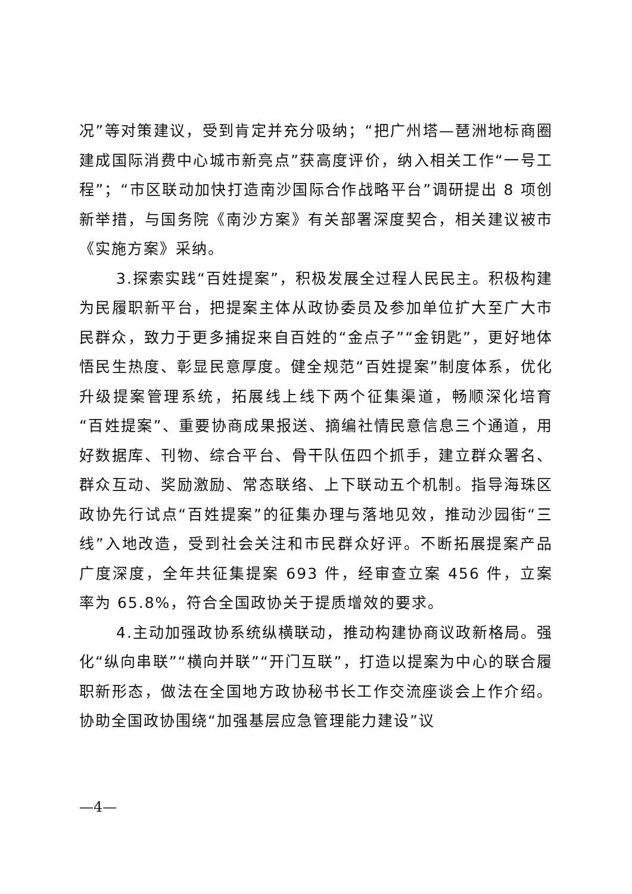况”等对策建议，受到肯定并充分吸纳；“把广州塔—琶洲地标商圈建成国际消费中心城市新亮点”获高度评价，纳入相关工作“一号工程”；“市区联动加快打造南沙国际合作战略平台”调研提出 8 项创新举措，与国务院《南沙方案》有关部署深度契合，相关建议被市《实施方案》采纳。
3.探索实践“百姓提案”，积极发展全过程人民民主。积极构建为民履职新平台，把提案主体从政协委员及参加单位扩大至广大市民群众，致力于更多捕捉来自百姓的“金点子”“金钥匙”，更好地体悟民生热度、彰显民意厚度。健全规范“百姓提案”制度体系，优化升级提案管理系统，拓展线上线下两个征集渠道，畅顺深化培育“百姓提案”、重要协商成果报送、摘编社情民意信息三个通道，用好数据库、刊物、综合平台、骨干队伍四个抓手，建立群众署名、群众互动、奖励激励、常态联络、上下联动五个机制。指导海珠区政协先行试点“百姓提案”的征集办理与落地见效，推动沙园街“三线”入地改造，受到社会关注和市民群众好评。不断拓展提案产品广度深度，全年共征集提案 693 件，经审查立案 456 件，立案率为 65.8%，符合全国政协关于提质增效的要求。
4.主动加强政协系统纵横联动，推动构建协商议政新格局。强化“纵向串联”“横向并联”“开门互联”，打造以提案为中心的联合履职新形态，做法在全国地方政协秘书长工作交流座谈会上作介绍。协助全国政协围绕“加强基层应急管理能力建设”议
—4—